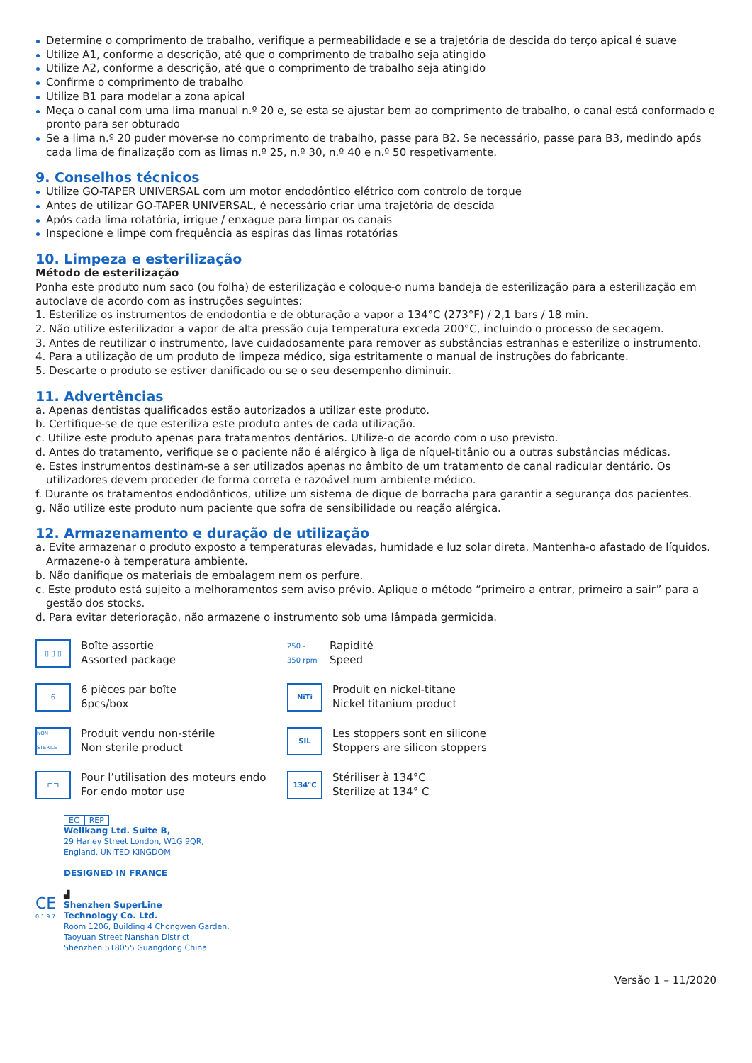Determine o comprimento de trabalho, verifique a permeabilidade e se a trajetória de descida do terço apical é suave
Utilize A1, conforme a descrição, até que o comprimento de trabalho seja atingido
Utilize A2, conforme a descrição, até que o comprimento de trabalho seja atingido
Confirme o comprimento de trabalho
Utilize B1 para modelar a zona apical
Meça o canal com uma lima manual n.º 20 e, se esta se ajustar bem ao comprimento de trabalho, o canal está conformado e pronto para ser obturado
Se a lima n.º 20 puder mover-se no comprimento de trabalho, passe para B2. Se necessário, passe para B3, medindo após cada lima de finalização com as limas n.º 25, n.º 30, n.º 40 e n.º 50 respetivamente.
9. Conselhos técnicos
Utilize GO-TAPER UNIVERSAL com um motor endodôntico elétrico com controlo de torque
Antes de utilizar GO-TAPER UNIVERSAL, é necessário criar uma trajetória de descida
Após cada lima rotatória, irrigue / enxague para limpar os canais
Inspecione e limpe com frequência as espiras das limas rotatórias
10. Limpeza e esterilização
Método de esterilização
Ponha este produto num saco (ou folha) de esterilização e coloque-o numa bandeja de esterilização para a esterilização em autoclave de acordo com as instruções seguintes:
1. Esterilize os instrumentos de endodontia e de obturação a vapor a 134°C (273°F) / 2,1 bars / 18 min.
2. Não utilize esterilizador a vapor de alta pressão cuja temperatura exceda 200°C, incluindo o processo de secagem.
3. Antes de reutilizar o instrumento, lave cuidadosamente para remover as substâncias estranhas e esterilize o instrumento.
4. Para a utilização de um produto de limpeza médico, siga estritamente o manual de instruções do fabricante.
5. Descarte o produto se estiver danificado ou se o seu desempenho diminuir.
11. Advertências
a. Apenas dentistas qualificados estão autorizados a utilizar este produto.
b. Certifique-se de que esteriliza este produto antes de cada utilização.
c. Utilize este produto apenas para tratamentos dentários. Utilize-o de acordo com o uso previsto.
d. Antes do tratamento, verifique se o paciente não é alérgico à liga de níquel-titânio ou a outras substâncias médicas.
e. Estes instrumentos destinam-se a ser utilizados apenas no âmbito de um tratamento de canal radicular dentário. Os utilizadores devem proceder de forma correta e razoável num ambiente médico.
f. Durante os tratamentos endodônticos, utilize um sistema de dique de borracha para garantir a segurança dos pacientes.
g. Não utilize este produto num paciente que sofra de sensibilidade ou reação alérgica.
12. Armazenamento e duração de utilização
a. Evite armazenar o produto exposto a temperaturas elevadas, humidade e luz solar direta. Mantenha-o afastado de líquidos. Armazene-o à temperatura ambiente.
b. Não danifique os materiais de embalagem nem os perfure.
c. Este produto está sujeito a melhoramentos sem aviso prévio. Aplique o método “primeiro a entrar, primeiro a sair” para a gestão dos stocks.
d. Para evitar deterioração, não armazene o instrumento sob uma lâmpada germicida.
▯ ▯ ▯
Boîte assortie
Assorted package
250 - 350 rpm
Rapidité
Speed
6
6 pièces par boîte
6pcs/box
NiTi
Produit en nickel-titane
Nickel titanium product
NON STERILE
Produit vendu non-stérile
Non sterile product
SIL
Les stoppers sont en silicone
Stoppers are silicon stoppers
⊏⊐
Pour l’utilisation des moteurs endo
For endo motor use
134°C
Stériliser à 134°C
Sterilize at 134° C
EC REP
Wellkang Ltd. Suite B,
29 Harley Street London, W1G 9QR,
England, UNITED KINGDOM
DESIGNED IN FRANCE
▟
Shenzhen SuperLine
Technology Co. Ltd.
Room 1206, Building 4 Chongwen Garden,
Taoyuan Street Nanshan District
Shenzhen 518055 Guangdong China
CE
0 1 9 7
Versão 1 – 11/2020